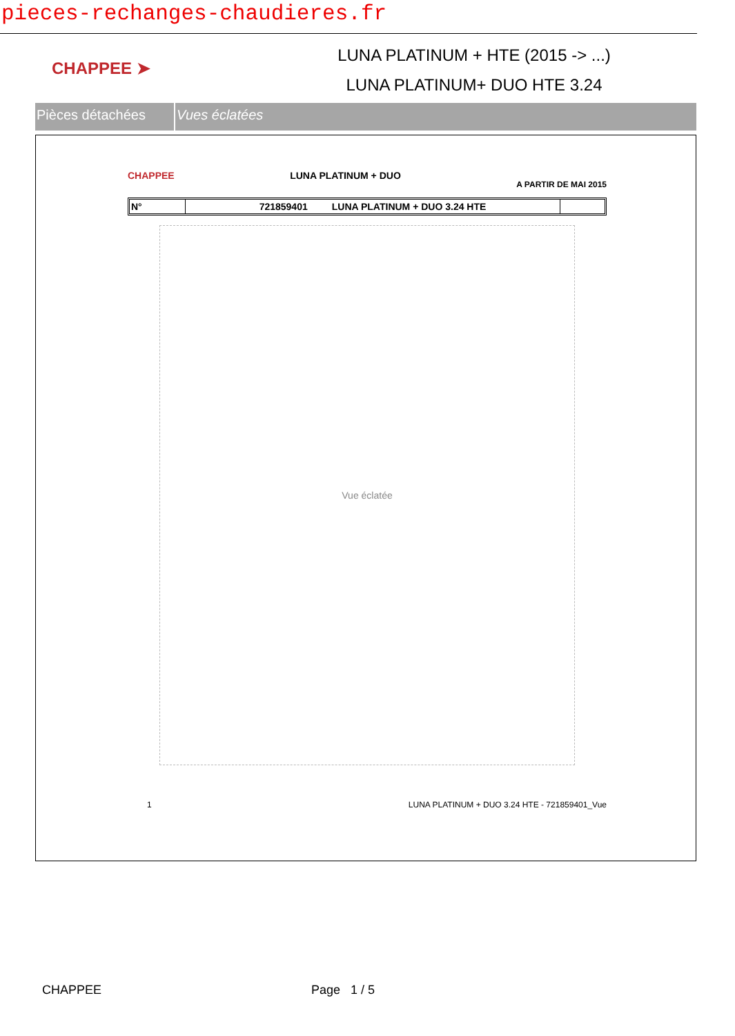pieces-rechanges-chaudieres.fr
CHAPPEE ➤
LUNA PLATINUM + HTE (2015 -> ...)
LUNA PLATINUM+ DUO HTE 3.24
Pièces détachées Vues éclatées
CHAPPEE LUNA PLATINUM + DUO A PARTIR DE MAI 2015
N° 721859401 LUNA PLATINUM + DUO 3.24 HTE
Vue éclatée
1 LUNA PLATINUM + DUO 3.24 HTE - 721859401_Vue
CHAPPEE Page 1 / 5